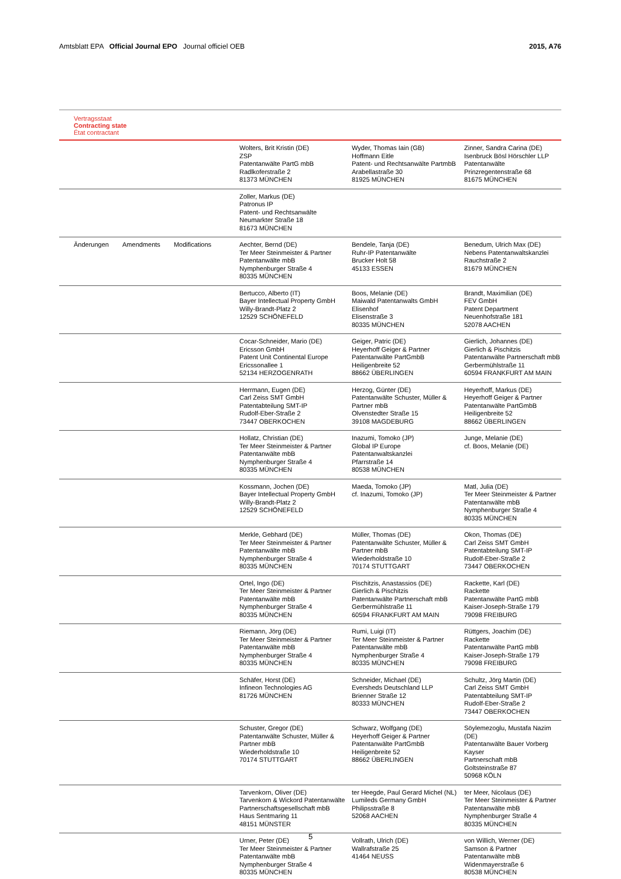Amtsblatt EPA Official Journal EPO Journal officiel OEB
2015, A76
Vertragsstaat
Contracting state
État contractant
| | Wolters, Brit Kristin (DE) ZSP Patentanwälte PartG mbB Radlkoferstraße 2 81373 MÜNCHEN | Wyder, Thomas Iain (GB) Hoffmann Eitle Patent- und Rechtsanwälte PartmbB Arabellastraße 30 81925 MÜNCHEN | Zinner, Sandra Carina (DE) Isenbruck Bösl Hörschler LLP Patentanwälte Prinzregentenstraße 68 81675 MÜNCHEN |
| | Zoller, Markus (DE) Patronus IP Patent- und Rechtsanwälte Neumarkter Straße 18 81673 MÜNCHEN | | |
| Änderungen Amendments Modifications | Aechter, Bernd (DE) Ter Meer Steinmeister & Partner Patentanwälte mbB Nymphenburger Straße 4 80335 MÜNCHEN | Bendele, Tanja (DE) Ruhr-IP Patentanwälte Brucker Holt 58 45133 ESSEN | Benedum, Ulrich Max (DE) Nebens Patentanwaltskanzlei Rauchstraße 2 81679 MÜNCHEN |
| | Bertucco, Alberto (IT) Bayer Intellectual Property GmbH Willy-Brandt-Platz 2 12529 SCHÖNEFELD | Boos, Melanie (DE) Maiwald Patentanwalts GmbH Elisenhof Elisenstraße 3 80335 MÜNCHEN | Brandt, Maximilian (DE) FEV GmbH Patent Department Neuenhofstraße 181 52078 AACHEN |
| | Cocar-Schneider, Mario (DE) Ericsson GmbH Patent Unit Continental Europe Ericssonallee 1 52134 HERZOGENRATH | Geiger, Patric (DE) Heyerhoff Geiger & Partner Patentanwälte PartGmbB Heiligenbreite 52 88662 ÜBERLINGEN | Gierlich, Johannes (DE) Gierlich & Pischitzis Patentanwälte Partnerschaft mbB Gerbermühlstraße 11 60594 FRANKFURT AM MAIN |
| | Herrmann, Eugen (DE) Carl Zeiss SMT GmbH Patentabteilung SMT-IP Rudolf-Eber-Straße 2 73447 OBERKOCHEN | Herzog, Günter (DE) Patentanwälte Schuster, Müller & Partner mbB Olvenstedter Straße 15 39108 MAGDEBURG | Heyerhoff, Markus (DE) Heyerhoff Geiger & Partner Patentanwälte PartGmbB Heiligenbreite 52 88662 ÜBERLINGEN |
| | Hollatz, Christian (DE) Ter Meer Steinmeister & Partner Patentanwälte mbB Nymphenburger Straße 4 80335 MÜNCHEN | Inazumi, Tomoko (JP) Global IP Europe Patentanwaltskanzlei Pfarrstraße 14 80538 MÜNCHEN | Junge, Melanie (DE) cf. Boos, Melanie (DE) |
| | Kossmann, Jochen (DE) Bayer Intellectual Property GmbH Willy-Brandt-Platz 2 12529 SCHÖNEFELD | Maeda, Tomoko (JP) cf. Inazumi, Tomoko (JP) | Matl, Julia (DE) Ter Meer Steinmeister & Partner Patentanwälte mbB Nymphenburger Straße 4 80335 MÜNCHEN |
| | Merkle, Gebhard (DE) Ter Meer Steinmeister & Partner Patentanwälte mbB Nymphenburger Straße 4 80335 MÜNCHEN | Müller, Thomas (DE) Patentanwälte Schuster, Müller & Partner mbB Wiederholdstraße 10 70174 STUTTGART | Okon, Thomas (DE) Carl Zeiss SMT GmbH Patentabteilung SMT-IP Rudolf-Eber-Straße 2 73447 OBERKOCHEN |
| | Ortel, Ingo (DE) Ter Meer Steinmeister & Partner Patentanwälte mbB Nymphenburger Straße 4 80335 MÜNCHEN | Pischitzis, Anastassios (DE) Gierlich & Pischitzis Patentanwälte Partnerschaft mbB Gerbermühlstraße 11 60594 FRANKFURT AM MAIN | Rackette, Karl (DE) Rackette Patentanwälte PartG mbB Kaiser-Joseph-Straße 179 79098 FREIBURG |
| | Riemann, Jörg (DE) Ter Meer Steinmeister & Partner Patentanwälte mbB Nymphenburger Straße 4 80335 MÜNCHEN | Rumi, Luigi (IT) Ter Meer Steinmeister & Partner Patentanwälte mbB Nymphenburger Straße 4 80335 MÜNCHEN | Rüttgers, Joachim (DE) Rackette Patentanwälte PartG mbB Kaiser-Joseph-Straße 179 79098 FREIBURG |
| | Schäfer, Horst (DE) Infineon Technologies AG 81726 MÜNCHEN | Schneider, Michael (DE) Eversheds Deutschland LLP Brienner Straße 12 80333 MÜNCHEN | Schultz, Jörg Martin (DE) Carl Zeiss SMT GmbH Patentabteilung SMT-IP Rudolf-Eber-Straße 2 73447 OBERKOCHEN |
| | Schuster, Gregor (DE) Patentanwälte Schuster, Müller & Partner mbB Wiederholdstraße 10 70174 STUTTGART | Schwarz, Wolfgang (DE) Heyerhoff Geiger & Partner Patentanwälte PartGmbB Heiligenbreite 52 88662 ÜBERLINGEN | Söylemezoglu, Mustafa Nazim (DE) Patentanwälte Bauer Vorberg Kayser Partnerschaft mbB Goltsteinstraße 87 50968 KÖLN |
| | Tarvenkorn, Oliver (DE) Tarvenkorn & Wickord Patentanwälte Partnerschaftsgesellschaft mbB Haus Sentmaring 11 48151 MÜNSTER | ter Heegde, Paul Gerard Michel (NL) Lumileds Germany GmbH Philipsstraße 8 52068 AACHEN | ter Meer, Nicolaus (DE) Ter Meer Steinmeister & Partner Patentanwälte mbB Nymphenburger Straße 4 80335 MÜNCHEN |
| | Urner, Peter (DE) Ter Meer Steinmeister & Partner Patentanwälte mbB Nymphenburger Straße 4 80335 MÜNCHEN | Vollrath, Ulrich (DE) Wallrafstraße 25 41464 NEUSS | von Willich, Werner (DE) Samson & Partner Patentanwälte mbB Widenmayerstraße 6 80538 MÜNCHEN |
5